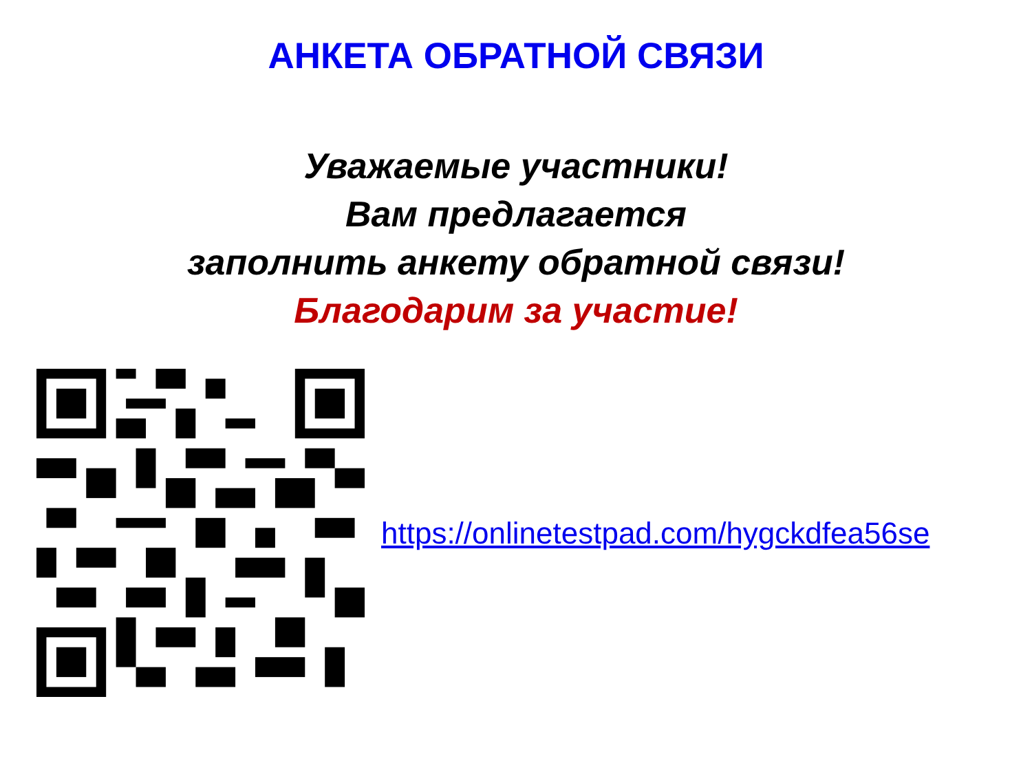АНКЕТА ОБРАТНОЙ СВЯЗИ
Уважаемые участники!
Вам предлагается
заполнить анкету обратной связи!
Благодарим за участие!
https://onlinetestpad.com/hygckdfea56se